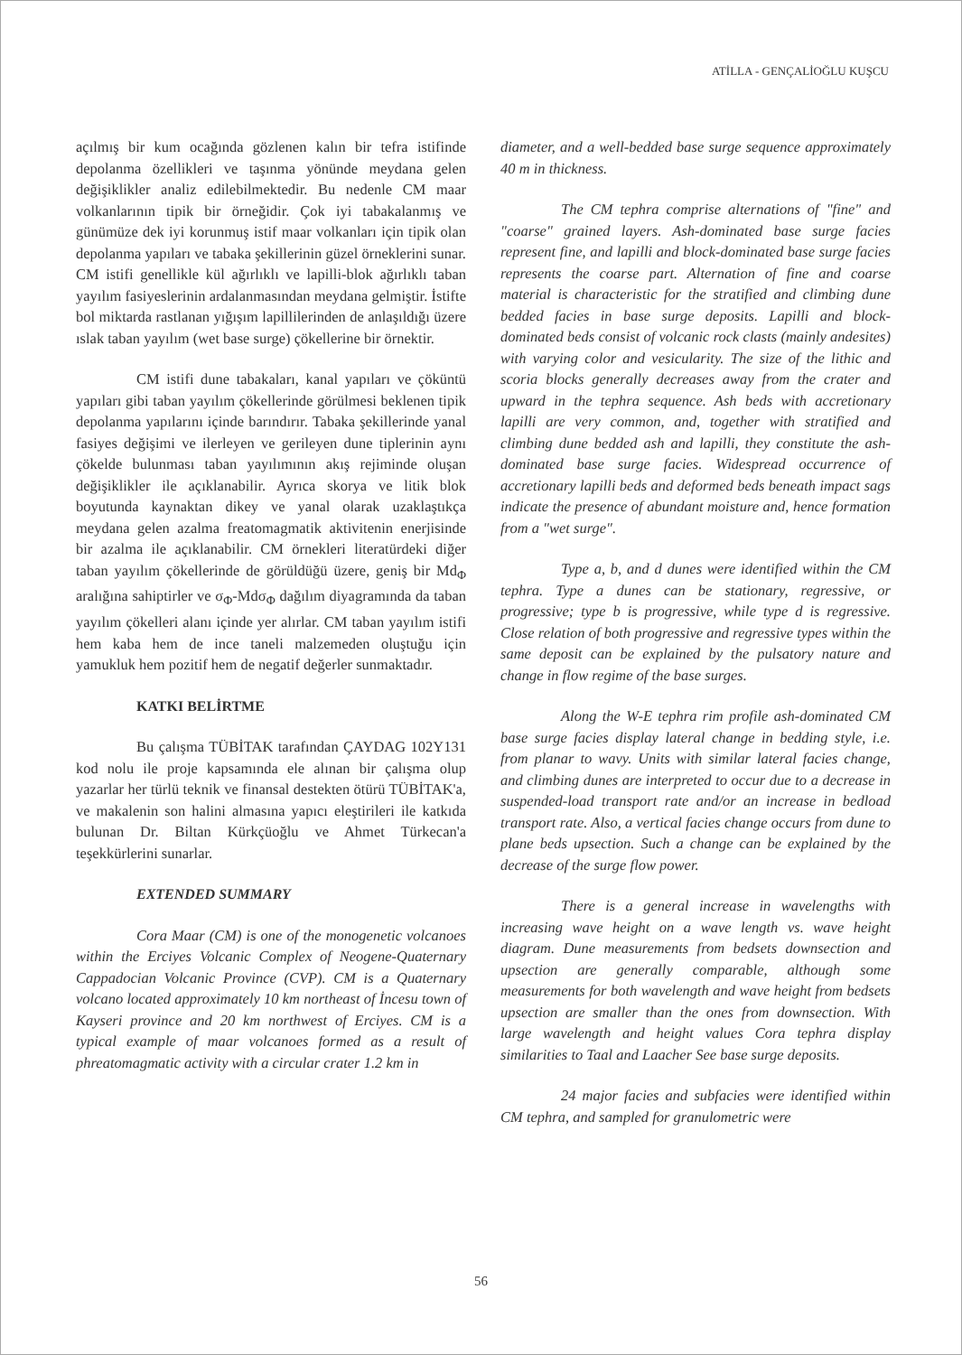ATİLLA - GENÇALİOĞLU KUŞCU
açılmış bir kum ocağında gözlenen kalın bir tefra istifinde depolanma özellikleri ve taşınma yönünde meydana gelen değişiklikler analiz edilebilmektedir. Bu nedenle CM maar volkanlarının tipik bir örneğidir. Çok iyi tabakalanmış ve günümüze dek iyi korunmuş istif maar volkanları için tipik olan depolanma yapıları ve tabaka şekillerinin güzel örneklerini sunar. CM istifi genellikle kül ağırlıklı ve lapilli-blok ağırlıklı taban yayılım fasiyeslerinin ardalanmasından meydana gelmiştir. İstifte bol miktarda rastlanan yığışım lapillilerinden de anlaşıldığı üzere ıslak taban yayılım (wet base surge) çökellerine bir örnektir.
CM istifi dune tabakaları, kanal yapıları ve çöküntü yapıları gibi taban yayılım çökellerinde görülmesi beklenen tipik depolanma yapılarını içinde barındırır. Tabaka şekillerinde yanal fasiyes değişimi ve ilerleyen ve gerileyen dune tiplerinin aynı çökelde bulunması taban yayılımının akış rejiminde oluşan değişiklikler ile açıklanabilir. Ayrıca skorya ve litik blok boyutunda kaynaktan dikey ve yanal olarak uzaklaştıkça meydana gelen azalma freatomagmatik aktivitenin enerjisinde bir azalma ile açıklanabilir. CM örnekleri literatürdeki diğer taban yayılım çökellerinde de görüldüğü üzere, geniş bir Md<sub>Φ</sub> aralığına sahiptirler ve σ<sub>Φ</sub>-Mdσ<sub>Φ</sub> dağılım diyagramında da taban yayılım çökelleri alanı içinde yer alırlar. CM taban yayılım istifi hem kaba hem de ince taneli malzemeden oluştuğu için yamukluk hem pozitif hem de negatif değerler sunmaktadır.
KATKI BELİRTME
Bu çalışma TÜBİTAK tarafından ÇAYDAG 102Y131 kod nolu ile proje kapsamında ele alınan bir çalışma olup yazarlar her türlü teknik ve finansal destekten ötürü TÜBİTAK'a, ve makalenin son halini almasına yapıcı eleştirileri ile katkıda bulunan Dr. Biltan Kürkçüoğlu ve Ahmet Türkecan'a teşekkürlerini sunarlar.
EXTENDED SUMMARY
Cora Maar (CM) is one of the monogenetic volcanoes within the Erciyes Volcanic Complex of Neogene-Quaternary Cappadocian Volcanic Province (CVP). CM is a Quaternary volcano located approximately 10 km northeast of İncesu town of Kayseri province and 20 km northwest of Erciyes. CM is a typical example of maar volcanoes formed as a result of phreatomagmatic activity with a circular crater 1.2 km in
diameter, and a well-bedded base surge sequence approximately 40 m in thickness.
The CM tephra comprise alternations of "fine" and "coarse" grained layers. Ash-dominated base surge facies represent fine, and lapilli and block-dominated base surge facies represents the coarse part. Alternation of fine and coarse material is characteristic for the stratified and climbing dune bedded facies in base surge deposits. Lapilli and block-dominated beds consist of volcanic rock clasts (mainly andesites) with varying color and vesicularity. The size of the lithic and scoria blocks generally decreases away from the crater and upward in the tephra sequence. Ash beds with accretionary lapilli are very common, and, together with stratified and climbing dune bedded ash and lapilli, they constitute the ash-dominated base surge facies. Widespread occurrence of accretionary lapilli beds and deformed beds beneath impact sags indicate the presence of abundant moisture and, hence formation from a "wet surge".
Type a, b, and d dunes were identified within the CM tephra. Type a dunes can be stationary, regressive, or progressive; type b is progressive, while type d is regressive. Close relation of both progressive and regressive types within the same deposit can be explained by the pulsatory nature and change in flow regime of the base surges.
Along the W-E tephra rim profile ash-dominated CM base surge facies display lateral change in bedding style, i.e. from planar to wavy. Units with similar lateral facies change, and climbing dunes are interpreted to occur due to a decrease in suspended-load transport rate and/or an increase in bedload transport rate. Also, a vertical facies change occurs from dune to plane beds upsection. Such a change can be explained by the decrease of the surge flow power.
There is a general increase in wavelengths with increasing wave height on a wave length vs. wave height diagram. Dune measurements from bedsets downsection and upsection are generally comparable, although some measurements for both wavelength and wave height from bedsets upsection are smaller than the ones from downsection. With large wavelength and height values Cora tephra display similarities to Taal and Laacher See base surge deposits.
24 major facies and subfacies were identified within CM tephra, and sampled for granulometric were
56